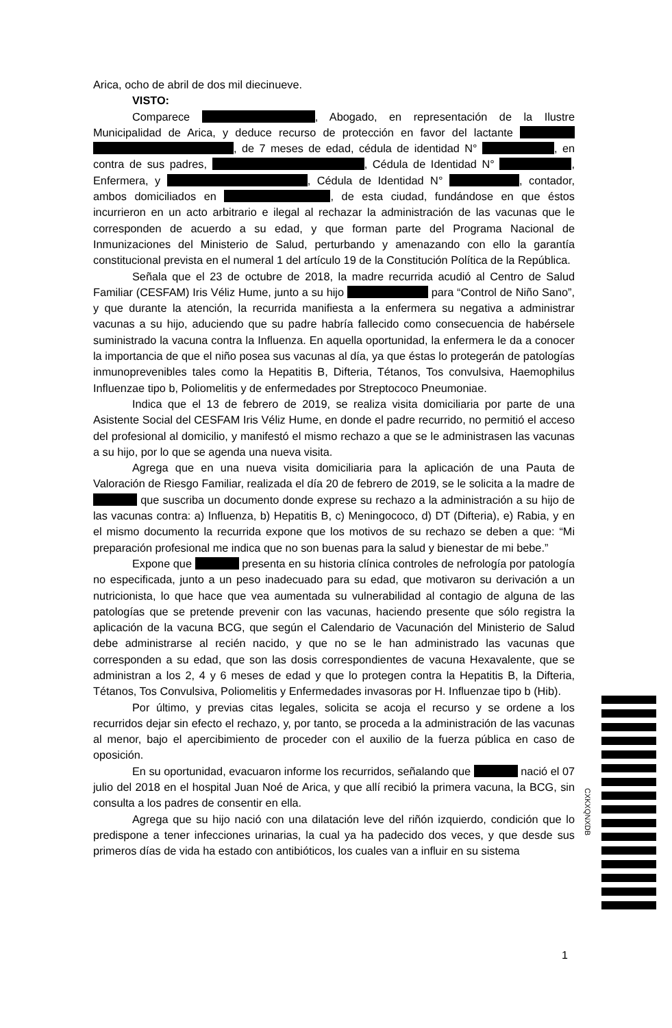Arica, ocho de abril de dos mil diecinueve.
VISTO:
Comparece , Abogado, en representación de la Ilustre Municipalidad de Arica, y deduce recurso de protección en favor del lactante , de 7 meses de edad, cédula de identidad N° , en contra de sus padres, , Cédula de Identidad N° , Enfermera, y , Cédula de Identidad N° , contador, ambos domiciliados en , de esta ciudad, fundándose en que éstos incurrieron en un acto arbitrario e ilegal al rechazar la administración de las vacunas que le corresponden de acuerdo a su edad, y que forman parte del Programa Nacional de Inmunizaciones del Ministerio de Salud, perturbando y amenazando con ello la garantía constitucional prevista en el numeral 1 del artículo 19 de la Constitución Política de la República.
Señala que el 23 de octubre de 2018, la madre recurrida acudió al Centro de Salud Familiar (CESFAM) Iris Véliz Hume, junto a su hijo para “Control de Niño Sano”, y que durante la atención, la recurrida manifiesta a la enfermera su negativa a administrar vacunas a su hijo, aduciendo que su padre habría fallecido como consecuencia de habérsele suministrado la vacuna contra la Influenza. En aquella oportunidad, la enfermera le da a conocer la importancia de que el niño posea sus vacunas al día, ya que éstas lo protegerán de patologías inmunoprevenibles tales como la Hepatitis B, Difteria, Tétanos, Tos convulsiva, Haemophilus Influenzae tipo b, Poliomelitis y de enfermedades por Streptococo Pneumoniae.
Indica que el 13 de febrero de 2019, se realiza visita domiciliaria por parte de una Asistente Social del CESFAM Iris Véliz Hume, en donde el padre recurrido, no permitió el acceso del profesional al domicilio, y manifestó el mismo rechazo a que se le administrasen las vacunas a su hijo, por lo que se agenda una nueva visita.
Agrega que en una nueva visita domiciliaria para la aplicación de una Pauta de Valoración de Riesgo Familiar, realizada el día 20 de febrero de 2019, se le solicita a la madre de que suscriba un documento donde exprese su rechazo a la administración a su hijo de las vacunas contra: a) Influenza, b) Hepatitis B, c) Meningococo, d) DT (Difteria), e) Rabia, y en el mismo documento la recurrida expone que los motivos de su rechazo se deben a que: “Mi preparación profesional me indica que no son buenas para la salud y bienestar de mi bebe.”
Expone que presenta en su historia clínica controles de nefrología por patología no especificada, junto a un peso inadecuado para su edad, que motivaron su derivación a un nutricionista, lo que hace que vea aumentada su vulnerabilidad al contagio de alguna de las patologías que se pretende prevenir con las vacunas, haciendo presente que sólo registra la aplicación de la vacuna BCG, que según el Calendario de Vacunación del Ministerio de Salud debe administrarse al recién nacido, y que no se le han administrado las vacunas que corresponden a su edad, que son las dosis correspondientes de vacuna Hexavalente, que se administran a los 2, 4 y 6 meses de edad y que lo protegen contra la Hepatitis B, la Difteria, Tétanos, Tos Convulsiva, Poliomelitis y Enfermedades invasoras por H. Influenzae tipo b (Hib).
Por último, y previas citas legales, solicita se acoja el recurso y se ordene a los recurridos dejar sin efecto el rechazo, y, por tanto, se proceda a la administración de las vacunas al menor, bajo el apercibimiento de proceder con el auxilio de la fuerza pública en caso de oposición.
En su oportunidad, evacuaron informe los recurridos, señalando que nació el 07 julio del 2018 en el hospital Juan Noé de Arica, y que allí recibió la primera vacuna, la BCG, sin consulta a los padres de consentir en ella.
Agrega que su hijo nació con una dilatación leve del riñón izquierdo, condición que lo predispone a tener infecciones urinarias, la cual ya ha padecido dos veces, y que desde sus primeros días de vida ha estado con antibióticos, los cuales van a influir en su sistema
CXKXQNXDB
1